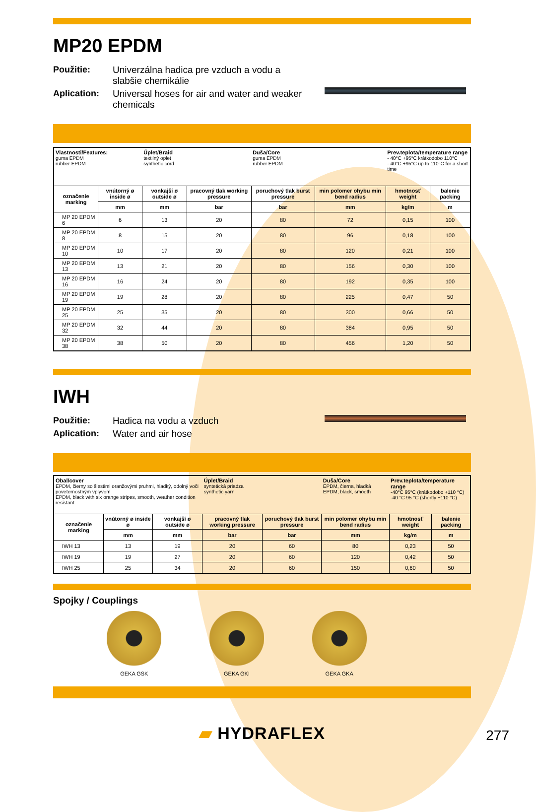MP20 EPDM
Použitie: Univerzálna hadica pre vzduch a vodu a slabšie chemikálie Aplication: Universal hoses for air and water and weaker chemicals
| Vlastnosti/Features: guma EPDM rubber EPDM | | Úplet/Braid textilný oplet synthetic cord | | Duša/Core guma EPDM rubber EPDM | | Prev.teplota/temperature range - 40°C +95°C krátkodobo 110°C - 40°C +95°C up to 110°C for a short time | |
| označenie marking | vnútorný ø inside ø | vonkajší ø outside ø | pracovný tlak working pressure | poruchový tlak burst pressure | min polomer ohybu min bend radius | hmotnosť weight | balenie packing |
| | mm | mm | bar | bar | mm | kg/m | m |
| MP 20 EPDM 6 | 6 | 13 | 20 | 80 | 72 | 0,15 | 100 |
| MP 20 EPDM 8 | 8 | 15 | 20 | 80 | 96 | 0,18 | 100 |
| MP 20 EPDM 10 | 10 | 17 | 20 | 80 | 120 | 0,21 | 100 |
| MP 20 EPDM 13 | 13 | 21 | 20 | 80 | 156 | 0,30 | 100 |
| MP 20 EPDM 16 | 16 | 24 | 20 | 80 | 192 | 0,35 | 100 |
| MP 20 EPDM 19 | 19 | 28 | 20 | 80 | 225 | 0,47 | 50 |
| MP 20 EPDM 25 | 25 | 35 | 20 | 80 | 300 | 0,66 | 50 |
| MP 20 EPDM 32 | 32 | 44 | 20 | 80 | 384 | 0,95 | 50 |
| MP 20 EPDM 38 | 38 | 50 | 20 | 80 | 456 | 1,20 | 50 |
IWH
Použitie: Hadica na vodu a vzduch Aplication: Water and air hose
| Obal/cover EPDM, čierny so šiestimi oranžovými pruhmi, hladký, odolný voči poveternostným vplyvom EPDM, black with six orange stripes, smooth, weather condition resistant | | | Úplet/Braid syntetická priadza synthetic yarn | | ​ Duša/Core EPDM, čierna, hladká EPDM, black, smooth | Prev.teplota/temperature range -40°C 95°C (krátkodobo +110 °C) -40 °C 95 °C (shortly +110 °C) | |
| označenie marking | vnútorný ø inside ø | vonkajší ø outside ø | pracovný tlak working pressure | poruchový tlak burst pressure | min polomer ohybu min bend radius | hmotnosť weight | balenie packing |
| | mm | mm | bar | bar | mm | kg/m | m |
| IWH 13 | 13 | 19 | 20 | 60 | 80 | 0,23 | 50 |
| IWH 19 | 19 | 27 | 20 | 60 | 120 | 0,42 | 50 |
| IWH 25 | 25 | 34 | 20 | 60 | 150 | 0,60 | 50 |
Spojky / Couplings
GEKA GSK GEKA GKI GEKA GKA
▰ HYDRAFLEX
277